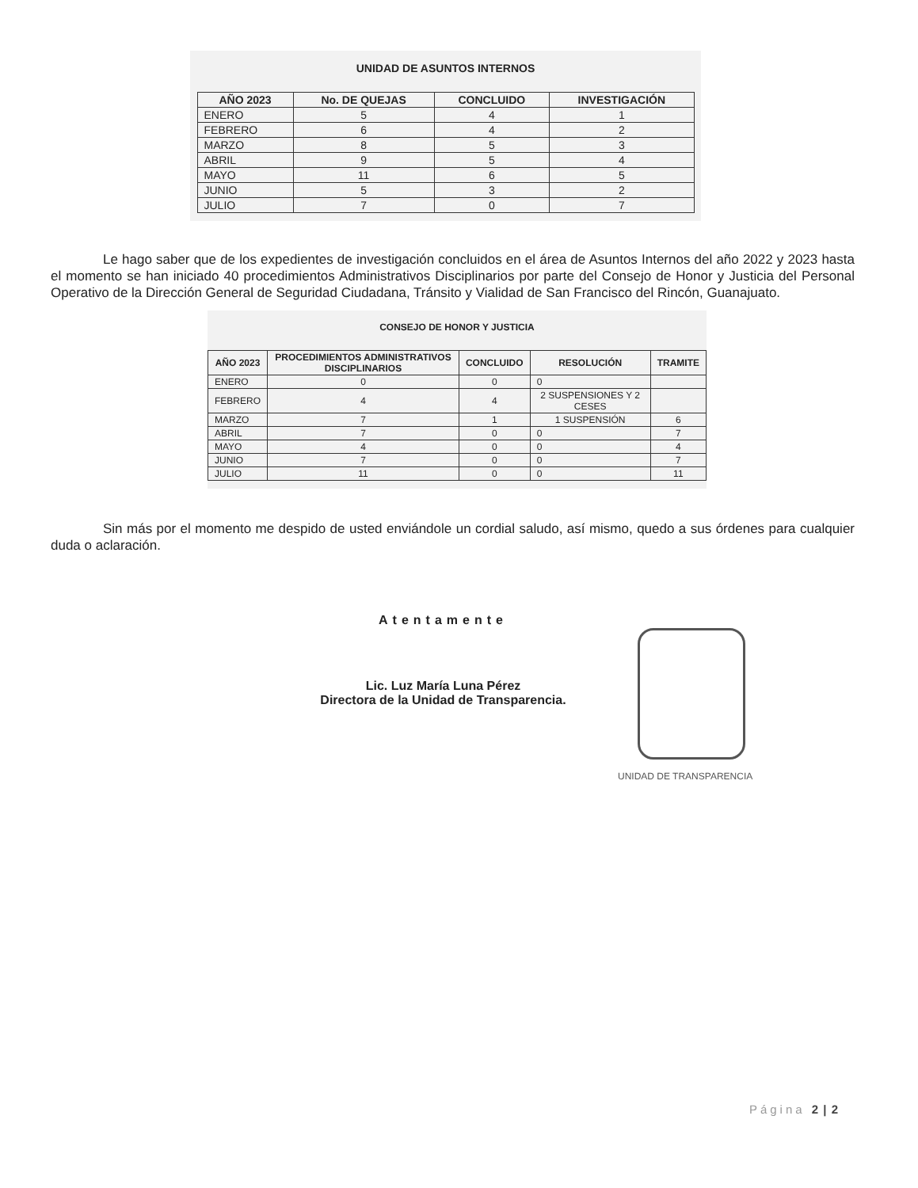UNIDAD DE ASUNTOS INTERNOS
| AÑO 2023 | No. DE QUEJAS | CONCLUIDO | INVESTIGACIÓN |
| --- | --- | --- | --- |
| ENERO | 5 | 4 | 1 |
| FEBRERO | 6 | 4 | 2 |
| MARZO | 8 | 5 | 3 |
| ABRIL | 9 | 5 | 4 |
| MAYO | 11 | 6 | 5 |
| JUNIO | 5 | 3 | 2 |
| JULIO | 7 | 0 | 7 |
Le hago saber que de los expedientes de investigación concluidos en el área de Asuntos Internos del año 2022 y 2023 hasta el momento se han iniciado 40 procedimientos Administrativos Disciplinarios por parte del Consejo de Honor y Justicia del Personal Operativo de la Dirección General de Seguridad Ciudadana, Tránsito y Vialidad de San Francisco del Rincón, Guanajuato.
CONSEJO DE HONOR Y JUSTICIA
| AÑO 2023 | PROCEDIMIENTOS ADMINISTRATIVOS DISCIPLINARIOS | CONCLUIDO | RESOLUCIÓN | TRAMITE |
| --- | --- | --- | --- | --- |
| ENERO | 0 | 0 | 0 | |
| FEBRERO | 4 | 4 | 2 SUSPENSIONES Y 2 CESES | |
| MARZO | 7 | 1 | 1 SUSPENSIÓN | 6 |
| ABRIL | 7 | 0 | 0 | 7 |
| MAYO | 4 | 0 | 0 | 4 |
| JUNIO | 7 | 0 | 0 | 7 |
| JULIO | 11 | 0 | 0 | 11 |
Sin más por el momento me despido de usted enviándole un cordial saludo, así mismo, quedo a sus órdenes para cualquier duda o aclaración.
Atentamente
Lic. Luz María Luna Pérez
Directora de la Unidad de Transparencia.
UNIDAD DE TRANSPARENCIA
Página 2 | 2